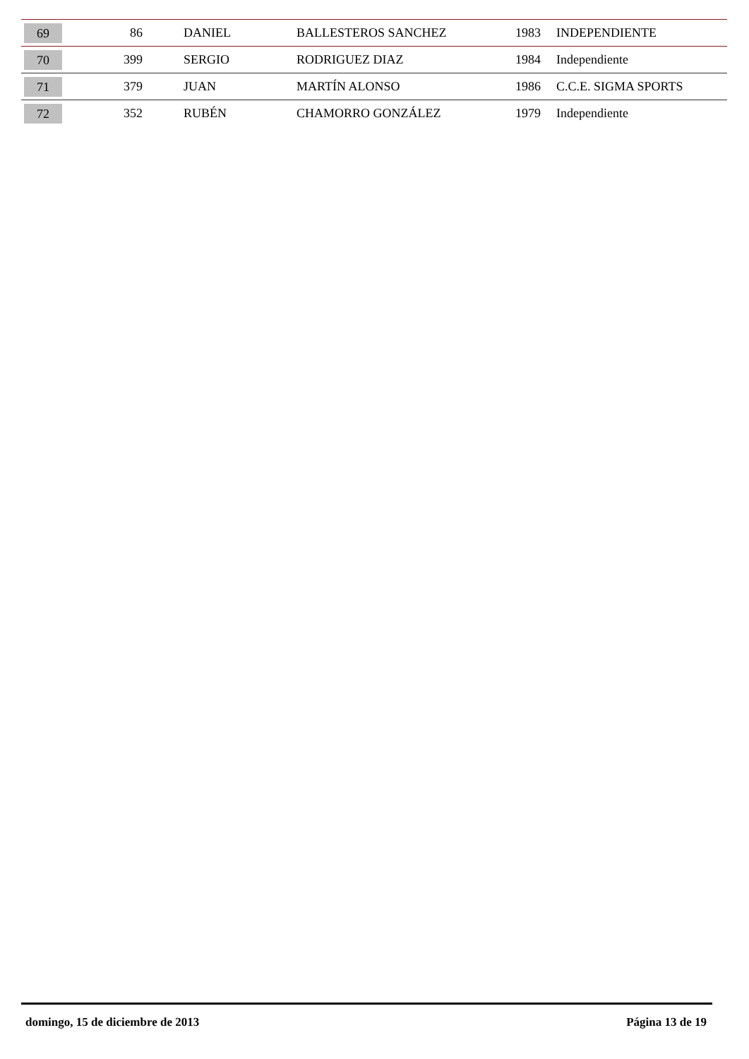| 69 | 86 | DANIEL | BALLESTEROS SANCHEZ | 1983 | INDEPENDIENTE |
| 70 | 399 | SERGIO | RODRIGUEZ DIAZ | 1984 | Independiente |
| 71 | 379 | JUAN | MARTÍN ALONSO | 1986 | C.C.E. SIGMA SPORTS |
| 72 | 352 | RUBÉN | CHAMORRO GONZÁLEZ | 1979 | Independiente |
domingo, 15 de diciembre de 2013 Página 13 de 19